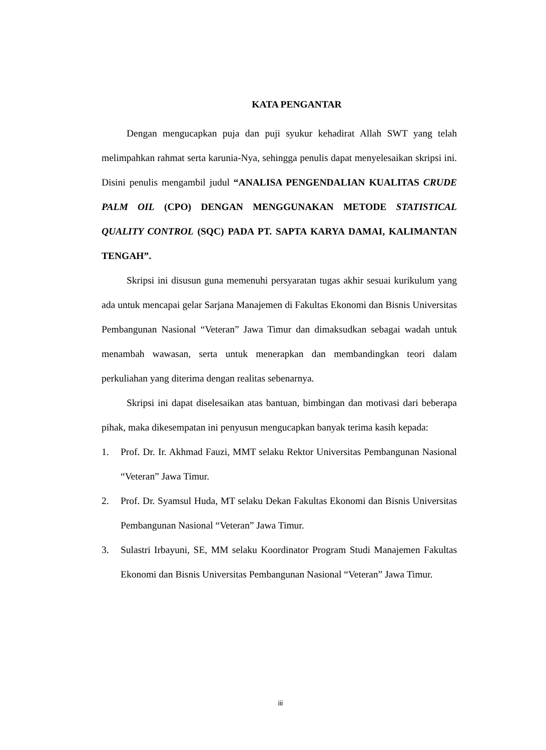KATA PENGANTAR
Dengan mengucapkan puja dan puji syukur kehadirat Allah SWT yang telah melimpahkan rahmat serta karunia-Nya, sehingga penulis dapat menyelesaikan skripsi ini. Disini penulis mengambil judul “ANALISA PENGENDALIAN KUALITAS CRUDE PALM OIL (CPO) DENGAN MENGGUNAKAN METODE STATISTICAL QUALITY CONTROL (SQC) PADA PT. SAPTA KARYA DAMAI, KALIMANTAN TENGAH”.
Skripsi ini disusun guna memenuhi persyaratan tugas akhir sesuai kurikulum yang ada untuk mencapai gelar Sarjana Manajemen di Fakultas Ekonomi dan Bisnis Universitas Pembangunan Nasional “Veteran” Jawa Timur dan dimaksudkan sebagai wadah untuk menambah wawasan, serta untuk menerapkan dan membandingkan teori dalam perkuliahan yang diterima dengan realitas sebenarnya.
Skripsi ini dapat diselesaikan atas bantuan, bimbingan dan motivasi dari beberapa pihak, maka dikesempatan ini penyusun mengucapkan banyak terima kasih kepada:
1. Prof. Dr. Ir. Akhmad Fauzi, MMT selaku Rektor Universitas Pembangunan Nasional “Veteran” Jawa Timur.
2. Prof. Dr. Syamsul Huda, MT selaku Dekan Fakultas Ekonomi dan Bisnis Universitas Pembangunan Nasional “Veteran” Jawa Timur.
3. Sulastri Irbayuni, SE, MM selaku Koordinator Program Studi Manajemen Fakultas Ekonomi dan Bisnis Universitas Pembangunan Nasional “Veteran” Jawa Timur.
iii